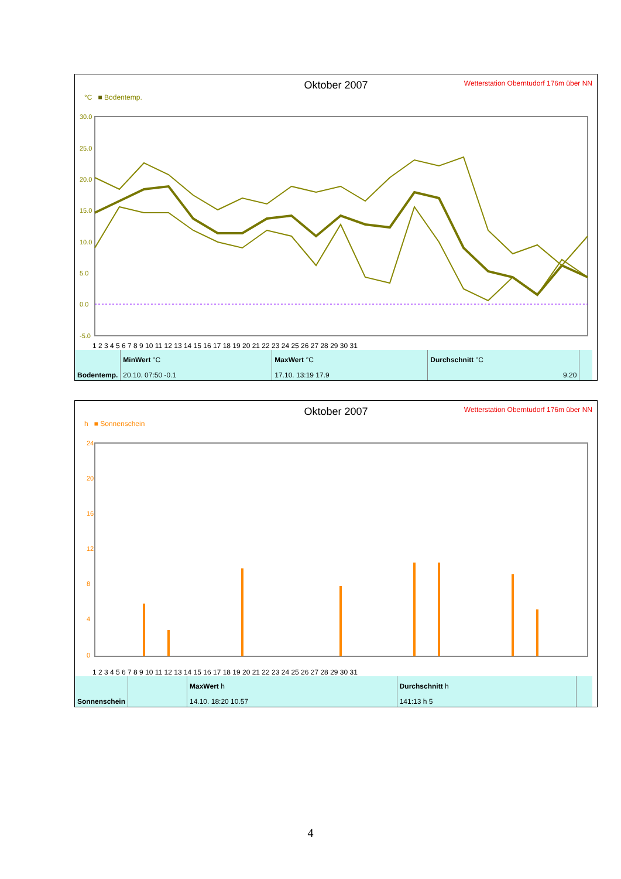Oktober 2007
Wetterstation Oberntudorf 176m über NN
°C ■ Bodentemp.
30.0
25.0
20.0
15.0
10.0
5.0
0.0
-5.0
1 2 3 4 5 6 7 8 9 10 11 12 13 14 15 16 17 18 19 20 21 22 23 24 25 26 27 28 29 30 31
| Bodentemp. | MinWert °C | MaxWert °C | Durchschnitt °C | |
| | 20.10. 07:50 -0.1 | 17.10. 13:19 17.9 | 9.20 | |
Oktober 2007
Wetterstation Oberntudorf 176m über NN
h ■ Sonnenschein
24
20
16
12
8
4
0
1 2 3 4 5 6 7 8 9 10 11 12 13 14 15 16 17 18 19 20 21 22 23 24 25 26 27 28 29 30 31
| Sonnenschein | | MaxWert h | Durchschnitt h | |
| | | 14.10. 18:20 10.57 | 141:13 h 5 | |
4